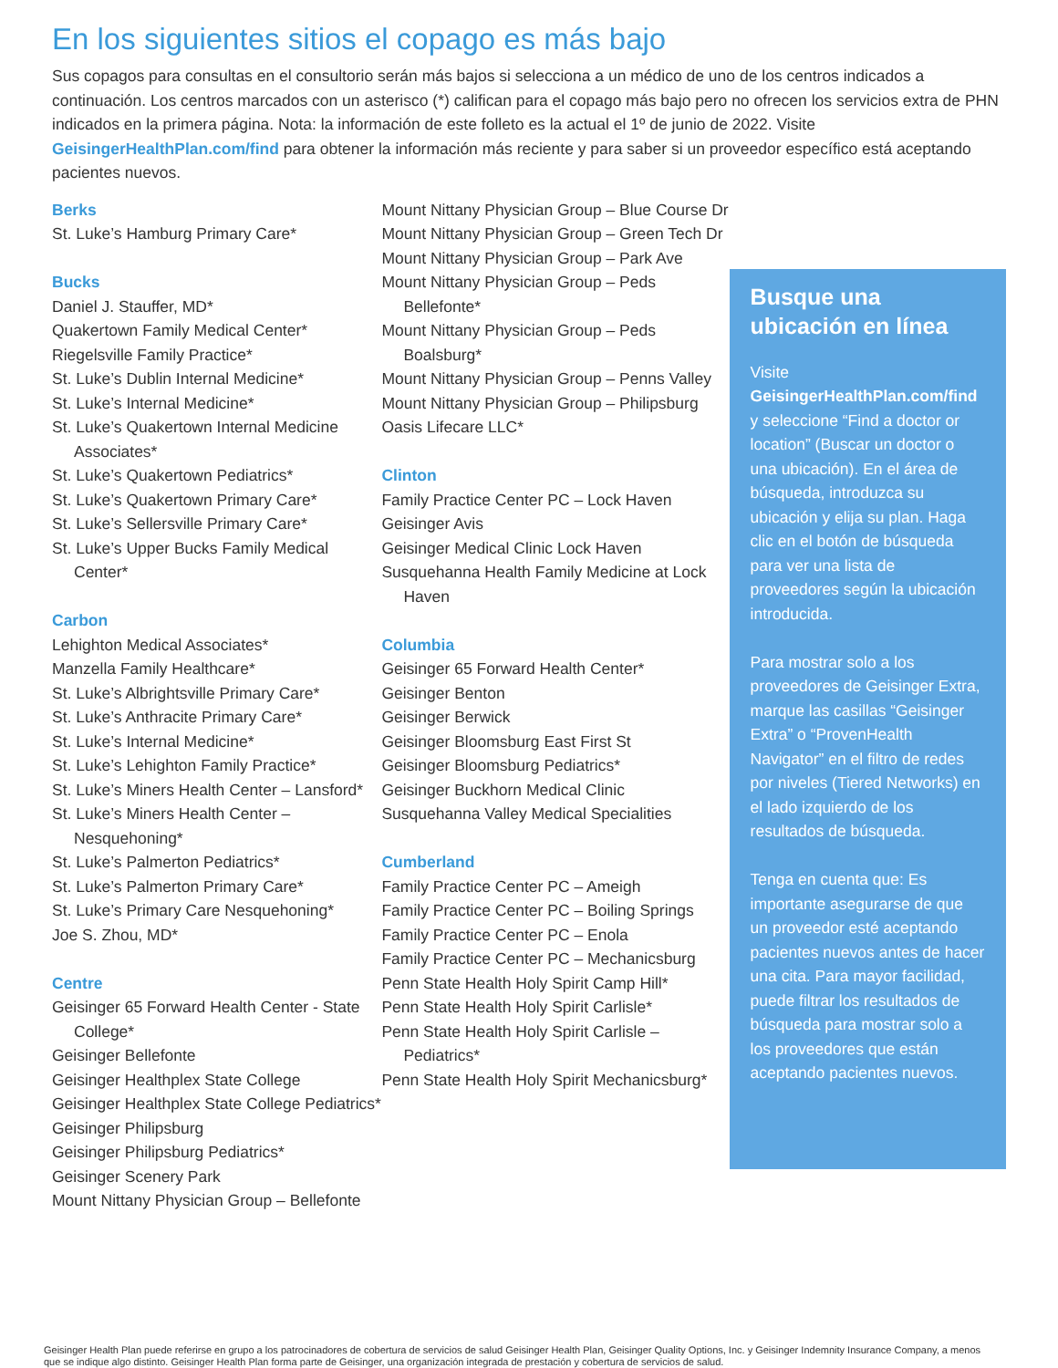En los siguientes sitios el copago es más bajo
Sus copagos para consultas en el consultorio serán más bajos si selecciona a un médico de uno de los centros indicados a continuación. Los centros marcados con un asterisco (*) califican para el copago más bajo pero no ofrecen los servicios extra de PHN indicados en la primera página. Nota: la información de este folleto es la actual el 1º de junio de 2022. Visite GeisingerHealthPlan.com/find para obtener la información más reciente y para saber si un proveedor específico está aceptando pacientes nuevos.
Berks
St. Luke’s Hamburg Primary Care*
Bucks
Daniel J. Stauffer, MD*
Quakertown Family Medical Center*
Riegelsville Family Practice*
St. Luke’s Dublin Internal Medicine*
St. Luke’s Internal Medicine*
St. Luke’s Quakertown Internal Medicine Associates*
St. Luke’s Quakertown Pediatrics*
St. Luke’s Quakertown Primary Care*
St. Luke’s Sellersville Primary Care*
St. Luke’s Upper Bucks Family Medical Center*
Carbon
Lehighton Medical Associates*
Manzella Family Healthcare*
St. Luke’s Albrightsville Primary Care*
St. Luke’s Anthracite Primary Care*
St. Luke’s Internal Medicine*
St. Luke’s Lehighton Family Practice*
St. Luke’s Miners Health Center – Lansford*
St. Luke’s Miners Health Center – Nesquehoning*
St. Luke’s Palmerton Pediatrics*
St. Luke’s Palmerton Primary Care*
St. Luke’s Primary Care Nesquehoning*
Joe S. Zhou, MD*
Centre
Geisinger 65 Forward Health Center - State College*
Geisinger Bellefonte
Geisinger Healthplex State College
Geisinger Healthplex State College Pediatrics*
Geisinger Philipsburg
Geisinger Philipsburg Pediatrics*
Geisinger Scenery Park
Mount Nittany Physician Group – Bellefonte
Mount Nittany Physician Group – Blue Course Dr
Mount Nittany Physician Group – Green Tech Dr
Mount Nittany Physician Group – Park Ave
Mount Nittany Physician Group – Peds Bellefonte*
Mount Nittany Physician Group – Peds Boalsburg*
Mount Nittany Physician Group – Penns Valley
Mount Nittany Physician Group – Philipsburg
Oasis Lifecare LLC*
Clinton
Family Practice Center PC – Lock Haven
Geisinger Avis
Geisinger Medical Clinic Lock Haven
Susquehanna Health Family Medicine at Lock Haven
Columbia
Geisinger 65 Forward Health Center*
Geisinger Benton
Geisinger Berwick
Geisinger Bloomsburg East First St
Geisinger Bloomsburg Pediatrics*
Geisinger Buckhorn Medical Clinic
Susquehanna Valley Medical Specialities
Cumberland
Family Practice Center PC – Ameigh
Family Practice Center PC – Boiling Springs
Family Practice Center PC – Enola
Family Practice Center PC – Mechanicsburg
Penn State Health Holy Spirit Camp Hill*
Penn State Health Holy Spirit Carlisle*
Penn State Health Holy Spirit Carlisle – Pediatrics*
Penn State Health Holy Spirit Mechanicsburg*
Busque una ubicación en línea
Visite GeisingerHealthPlan.com/find y seleccione “Find a doctor or location” (Buscar un doctor o una ubicación). En el área de búsqueda, introduzca su ubicación y elija su plan. Haga clic en el botón de búsqueda para ver una lista de proveedores según la ubicación introducida.
Para mostrar solo a los proveedores de Geisinger Extra, marque las casillas “Geisinger Extra” o “ProvenHealth Navigator” en el filtro de redes por niveles (Tiered Networks) en el lado izquierdo de los resultados de búsqueda.
Tenga en cuenta que: Es importante asegurarse de que un proveedor esté aceptando pacientes nuevos antes de hacer una cita. Para mayor facilidad, puede filtrar los resultados de búsqueda para mostrar solo a los proveedores que están aceptando pacientes nuevos.
Geisinger Health Plan puede referirse en grupo a los patrocinadores de cobertura de servicios de salud Geisinger Health Plan, Geisinger Quality Options, Inc. y Geisinger Indemnity Insurance Company, a menos que se indique algo distinto. Geisinger Health Plan forma parte de Geisinger, una organización integrada de prestación y cobertura de servicios de salud.